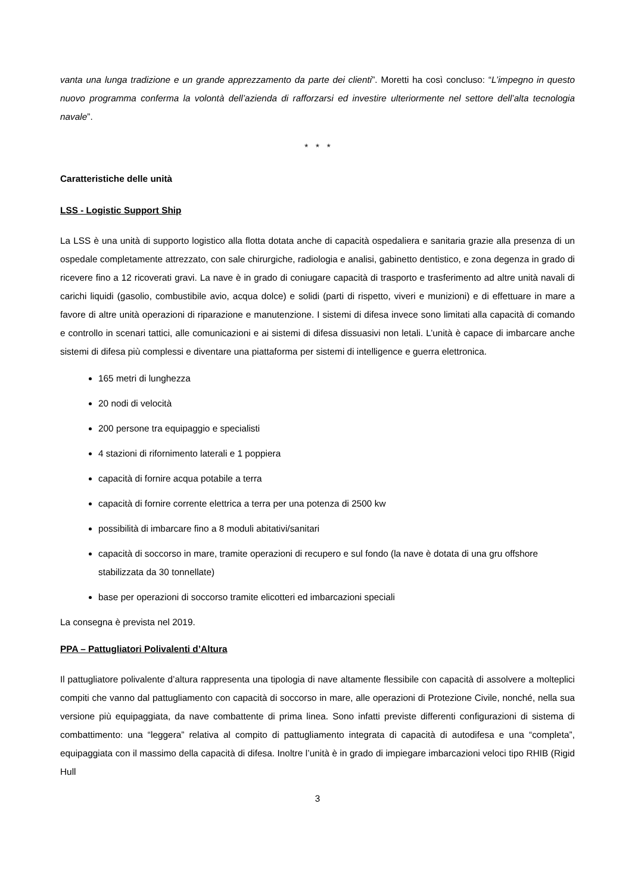vanta una lunga tradizione e un grande apprezzamento da parte dei clienti”. Moretti ha così concluso: “L’impegno in questo nuovo programma conferma la volontà dell’azienda di rafforzarsi ed investire ulteriormente nel settore dell’alta tecnologia navale”.
* * *
Caratteristiche delle unità
LSS - Logistic Support Ship
La LSS è una unità di supporto logistico alla flotta dotata anche di capacità ospedaliera e sanitaria grazie alla presenza di un ospedale completamente attrezzato, con sale chirurgiche, radiologia e analisi, gabinetto dentistico, e zona degenza in grado di ricevere fino a 12 ricoverati gravi. La nave è in grado di coniugare capacità di trasporto e trasferimento ad altre unità navali di carichi liquidi (gasolio, combustibile avio, acqua dolce) e solidi (parti di rispetto, viveri e munizioni) e di effettuare in mare a favore di altre unità operazioni di riparazione e manutenzione. I sistemi di difesa invece sono limitati alla capacità di comando e controllo in scenari tattici, alle comunicazioni e ai sistemi di difesa dissuasivi non letali. L’unità è capace di imbarcare anche sistemi di difesa più complessi e diventare una piattaforma per sistemi di intelligence e guerra elettronica.
165 metri di lunghezza
20 nodi di velocità
200 persone tra equipaggio e specialisti
4 stazioni di rifornimento laterali e 1 poppiera
capacità di fornire acqua potabile a terra
capacità di fornire corrente elettrica a terra per una potenza di 2500 kw
possibilità di imbarcare fino a 8 moduli abitativi/sanitari
capacità di soccorso in mare, tramite operazioni di recupero e sul fondo (la nave è dotata di una gru offshore stabilizzata da 30 tonnellate)
base per operazioni di soccorso tramite elicotteri ed imbarcazioni speciali
La consegna è prevista nel 2019.
PPA – Pattugliatori Polivalenti d’Altura
Il pattugliatore polivalente d’altura rappresenta una tipologia di nave altamente flessibile con capacità di assolvere a molteplici compiti che vanno dal pattugliamento con capacità di soccorso in mare, alle operazioni di Protezione Civile, nonché, nella sua versione più equipaggiata, da nave combattente di prima linea. Sono infatti previste differenti configurazioni di sistema di combattimento: una “leggera” relativa al compito di pattugliamento integrata di capacità di autodifesa e una “completa”, equipaggiata con il massimo della capacità di difesa. Inoltre l’unità è in grado di impiegare imbarcazioni veloci tipo RHIB (Rigid Hull
3